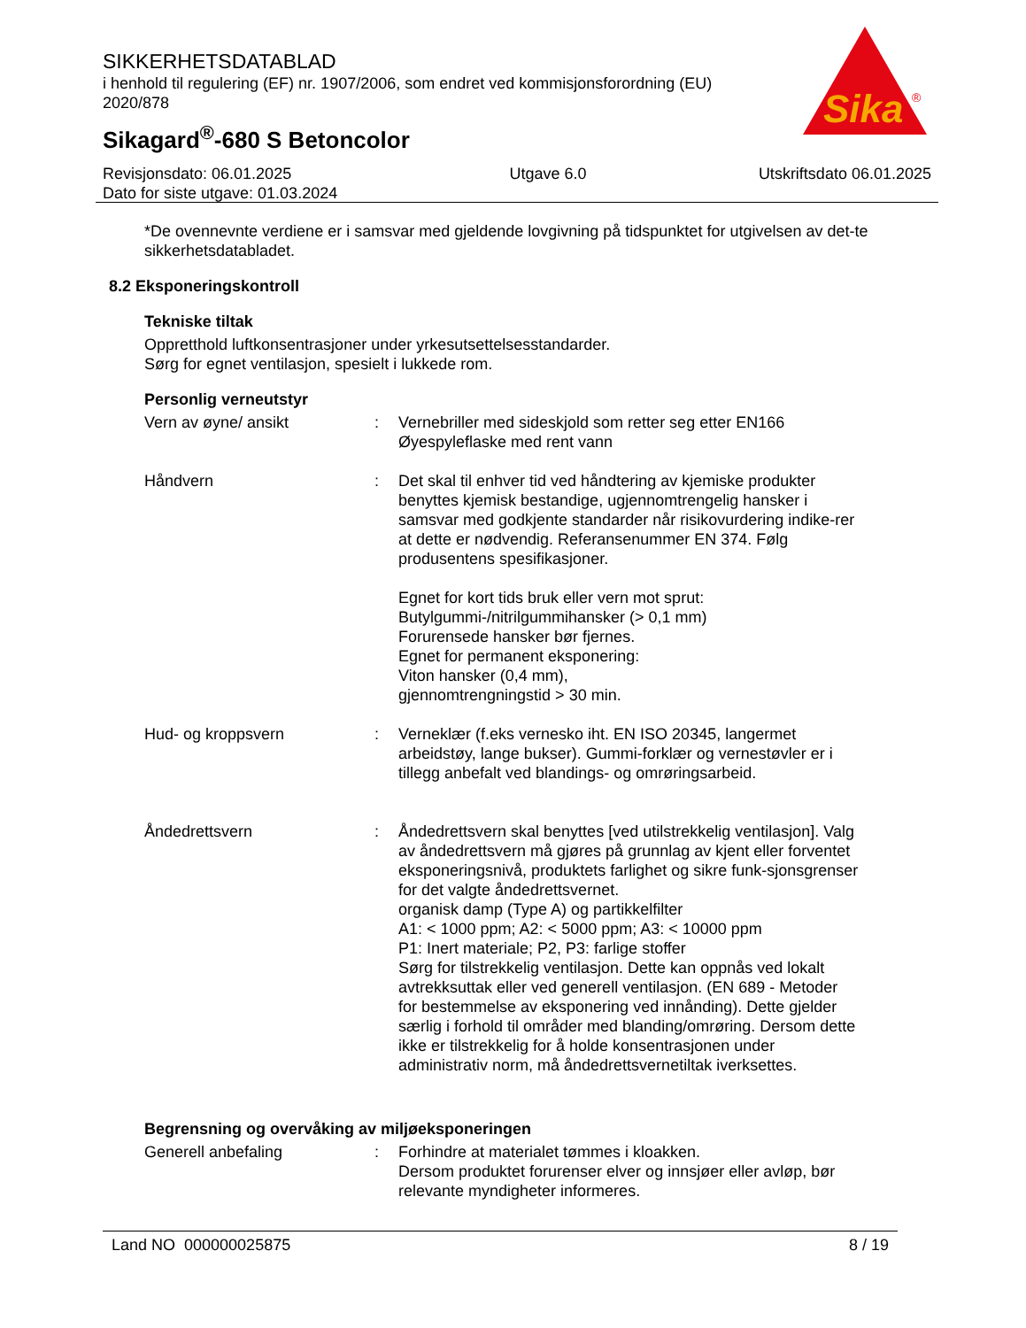SIKKERHETSDATABLAD
i henhold til regulering (EF) nr. 1907/2006, som endret ved kommisjonsforordning (EU) 2020/878
Sikagard<sup>®</sup>-680 S Betoncolor
Sika
®
Revisjonsdato: 06.01.2025
Dato for siste utgave: 01.03.2024
Utgave 6.0 Utskriftsdato 06.01.2025
*De ovennevnte verdiene er i samsvar med gjeldende lovgivning på tidspunktet for utgivelsen av det-te sikkerhetsdatabladet.
8.2 Eksponeringskontroll
Tekniske tiltak
Oppretthold luftkonsentrasjoner under yrkesutsettelsesstandarder.
Sørg for egnet ventilasjon, spesielt i lukkede rom.
Personlig verneutstyr
Vern av øyne/ ansikt : Vernebriller med sideskjold som retter seg etter EN166
Øyespyleflaske med rent vann
Håndvern : Det skal til enhver tid ved håndtering av kjemiske produkter benyttes kjemisk bestandige, ugjennomtrengelig hansker i samsvar med godkjente standarder når risikovurdering indike-rer at dette er nødvendig. Referansenummer EN 374. Følg produsentens spesifikasjoner.
Egnet for kort tids bruk eller vern mot sprut:
Butylgummi-/nitrilgummihansker (> 0,1 mm)
Forurensede hansker bør fjernes.
Egnet for permanent eksponering:
Viton hansker (0,4 mm),
gjennomtrengningstid > 30 min.
Hud- og kroppsvern : Verneklær (f.eks vernesko iht. EN ISO 20345, langermet arbeidstøy, lange bukser). Gummi-forklær og vernestøvler er i tillegg anbefalt ved blandings- og omrøringsarbeid.
Åndedrettsvern : Åndedrettsvern skal benyttes [ved utilstrekkelig ventilasjon]. Valg av åndedrettsvern må gjøres på grunnlag av kjent eller forventet eksponeringsnivå, produktets farlighet og sikre funk-sjonsgrenser for det valgte åndedrettsvernet.
organisk damp (Type A) og partikkelfilter
A1: < 1000 ppm; A2: < 5000 ppm; A3: < 10000 ppm
P1: Inert materiale; P2, P3: farlige stoffer
Sørg for tilstrekkelig ventilasjon. Dette kan oppnås ved lokalt avtrekksuttak eller ved generell ventilasjon. (EN 689 - Metoder for bestemmelse av eksponering ved innånding). Dette gjelder særlig i forhold til områder med blanding/omrøring. Dersom dette ikke er tilstrekkelig for å holde konsentrasjonen under administrativ norm, må åndedrettsvernetiltak iverksettes.
Begrensning og overvåking av miljøeksponeringen
Generell anbefaling : Forhindre at materialet tømmes i kloakken.
Dersom produktet forurenser elver og innsjøer eller avløp, bør relevante myndigheter informeres.
Land NO 000000025875 8 / 19